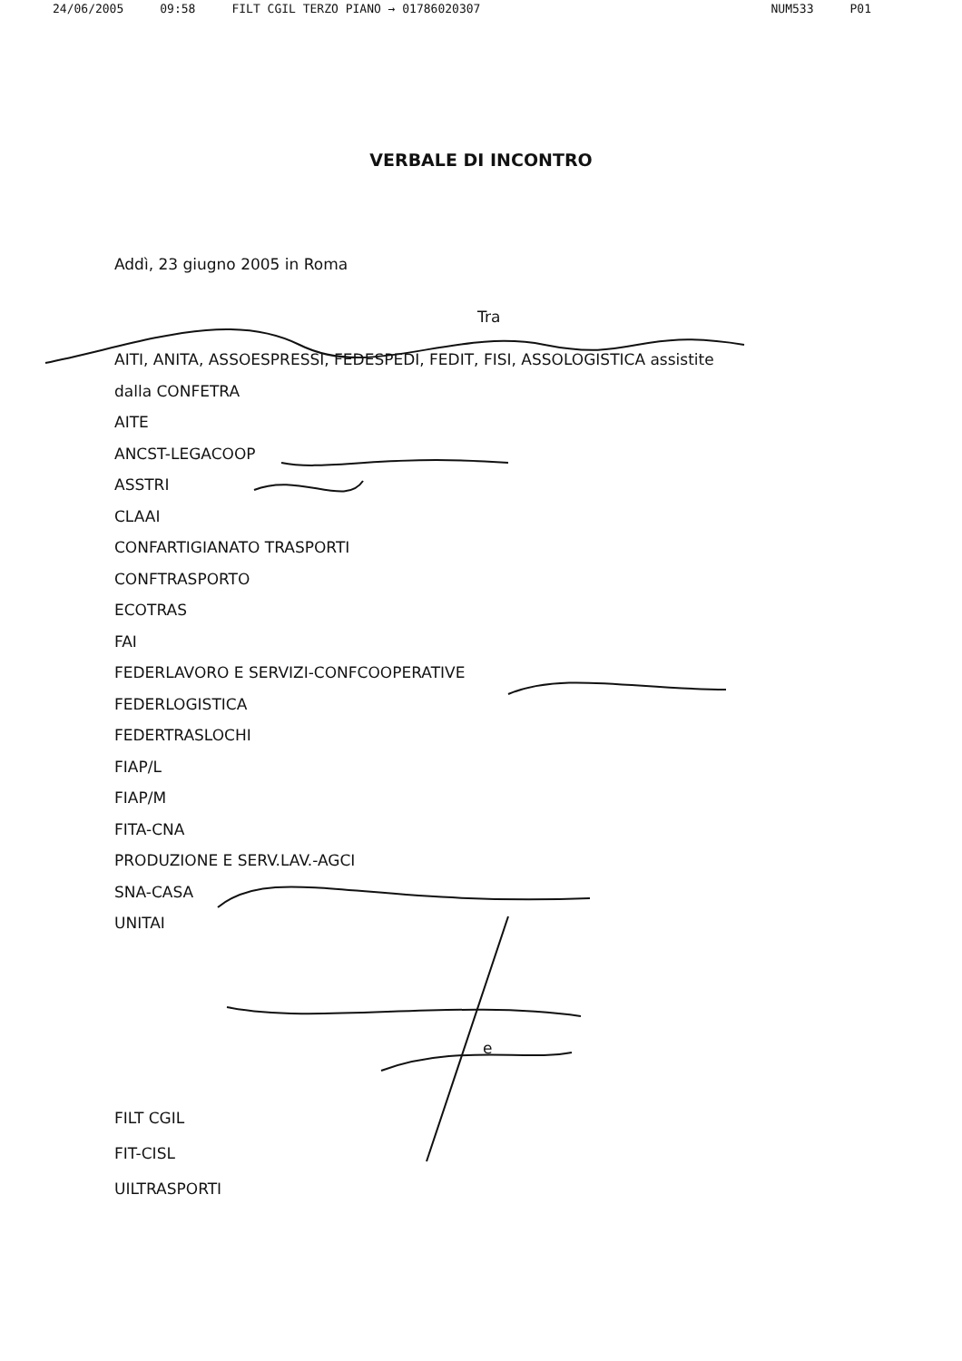24/06/2005 09:58 FILT CGIL TERZO PIANO → 01786020307 NUM533 P01
VERBALE DI INCONTRO
Addì, 23 giugno 2005 in Roma
Tra
AITI, ANITA, ASSOESPRESSI, FEDESPEDI, FEDIT, FISI, ASSOLOGISTICA assistite
dalla CONFETRA
AITE
ANCST-LEGACOOP
ASSTRI
CLAAI
CONFARTIGIANATO TRASPORTI
CONFTRASPORTO
ECOTRAS
FAI
FEDERLAVORO E SERVIZI-CONFCOOPERATIVE
FEDERLOGISTICA
FEDERTRASLOCHI
FIAP/L
FIAP/M
FITA-CNA
PRODUZIONE E SERV.LAV.-AGCI
SNA-CASA
UNITAI
e
FILT CGIL
FIT-CISL
UILTRASPORTI